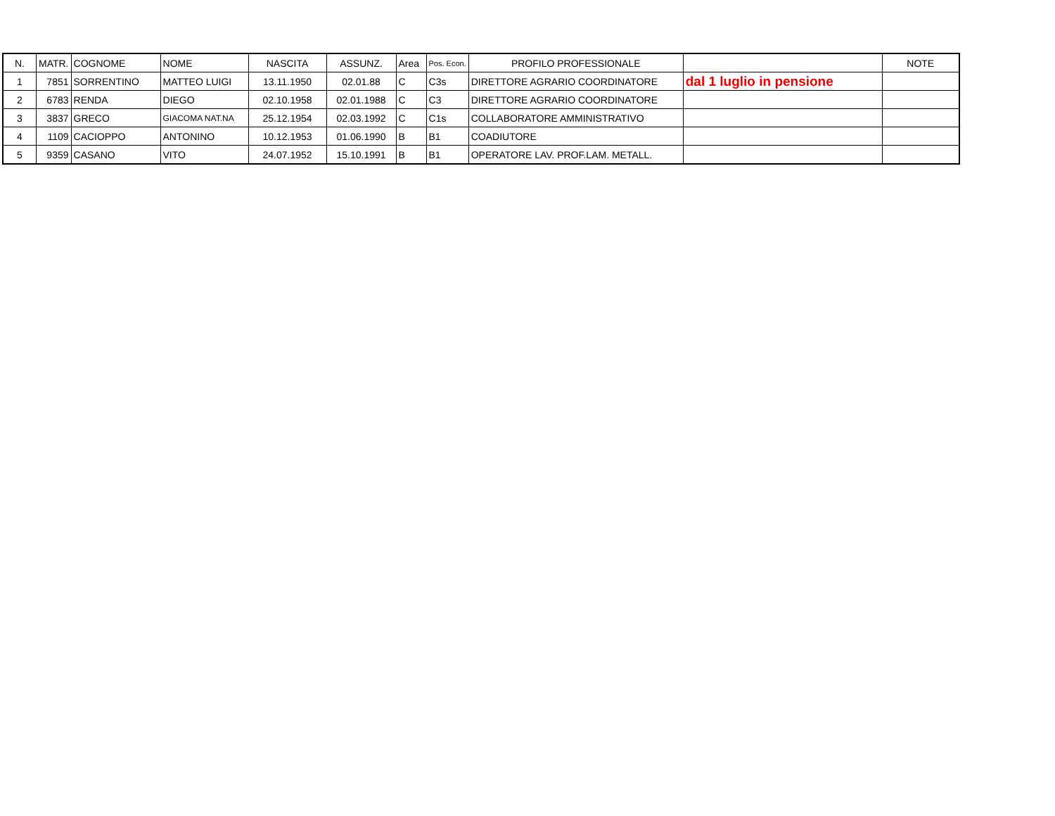| N. | MATR. | COGNOME | NOME | NASCITA | ASSUNZ. | Area | Pos. Econ. | PROFILO PROFESSIONALE | | NOTE |
| --- | --- | --- | --- | --- | --- | --- | --- | --- | --- | --- |
| 1 | 7851 | SORRENTINO | MATTEO LUIGI | 13.11.1950 | 02.01.88 | C | C3s | DIRETTORE AGRARIO COORDINATORE | dal 1 luglio in pensione | |
| 2 | 6783 | RENDA | DIEGO | 02.10.1958 | 02.01.1988 | C | C3 | DIRETTORE AGRARIO COORDINATORE | | |
| 3 | 3837 | GRECO | GIACOMA NAT.NA | 25.12.1954 | 02.03.1992 | C | C1s | COLLABORATORE AMMINISTRATIVO | | |
| 4 | 1109 | CACIOPPO | ANTONINO | 10.12.1953 | 01.06.1990 | B | B1 | COADIUTORE | | |
| 5 | 9359 | CASANO | VITO | 24.07.1952 | 15.10.1991 | B | B1 | OPERATORE LAV. PROF.LAM. METALL. | | |